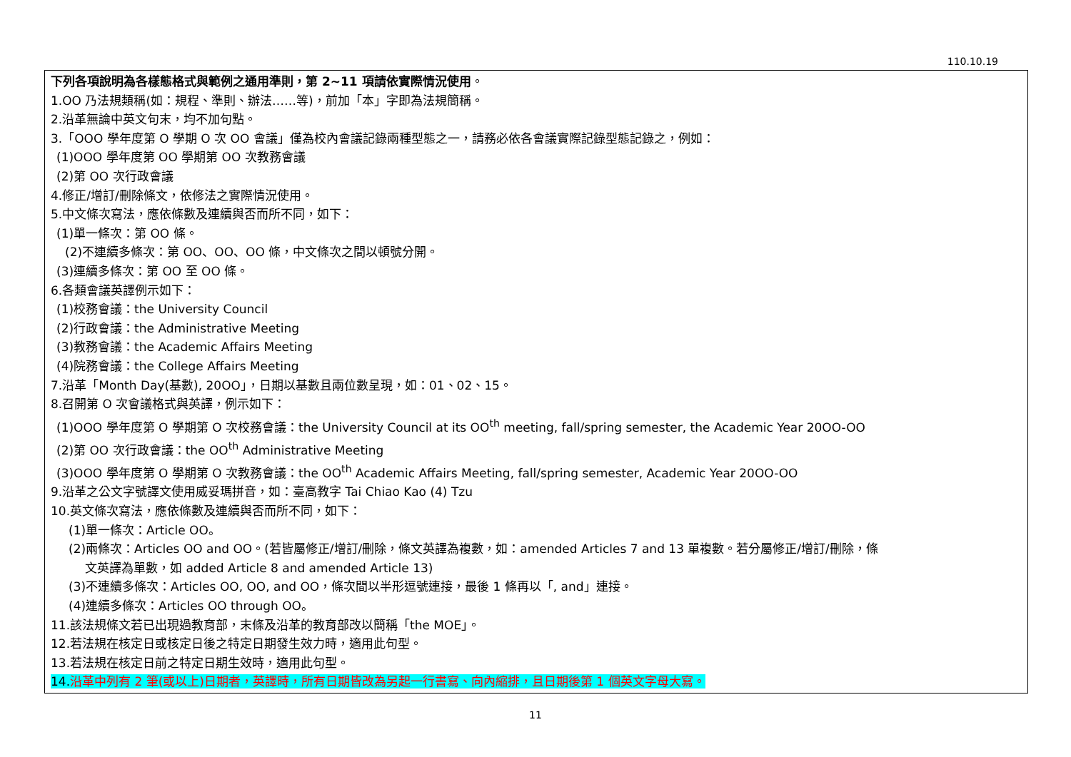110.10.19
| 下列各項說明為各樣態格式與範例之通用準則，第 2~11 項請依實際情況使用 。 1.OO 乃法規類稱(如：規程、準則、辦法……等)，前加「本」字即為法規簡稱。 2.沿革無論中英文句末，均不加句點。 3.「OOO 學年度第 O 學期 O 次 OO 會議」僅為校內會議記錄兩種型態之一，請務必依各會議實際記錄型態記錄之，例如： (1)OOO 學年度第 OO 學期第 OO 次教務會議 (2)第 OO 次行政會議 4.修正/增訂/刪除條文，依修法之實際情況使用。 5.中文條次寫法，應依條數及連續與否而所不同，如下： (1)單一條次：第 OO 條。 (2)不連續多條次：第 OO、OO、OO 條，中文條次之間以頓號分開。 (3)連續多條次：第 OO 至 OO 條。 6.各類會議英譯例示如下： (1)校務會議：the University Council (2)行政會議：the Administrative Meeting (3)教務會議：the Academic Affairs Meeting (4)院務會議：the College Affairs Meeting 7.沿革「Month Day(基數), 20OO」，日期以基數且兩位數呈現，如：01、02、15。 8.召開第 O 次會議格式與英譯，例示如下： (1)OOO 學年度第 O 學期第 O 次校務會議：the University Council at its OO<sup>th</sup> meeting, fall/spring semester, the Academic Year 20OO-OO (2)第 OO 次行政會議：the OO<sup>th</sup> Administrative Meeting (3)OOO 學年度第 O 學期第 O 次教務會議：the OO<sup>th</sup> Academic Affairs Meeting, fall/spring semester, Academic Year 20OO-OO 9.沿革之公文字號譯文使用威妥瑪拼音，如：臺高教字 Tai Chiao Kao (4) Tzu 10.英文條次寫法，應依條數及連續與否而所不同，如下： (1)單一條次：Article OO。 (2)兩條次：Articles OO and OO。(若皆屬修正/增訂/刪除，條文英譯為複數，如：amended Articles 7 and 13 單複數。若分屬修正/增訂/刪除，條 文英譯為單數，如 added Article 8 and amended Article 13) (3)不連續多條次：Articles OO, OO, and OO，條次間以半形逗號連接，最後 1 條再以「, and」連接。 (4)連續多條次：Articles OO through OO。 11.該法規條文若已出現過教育部，末條及沿革的教育部改以簡稱「the MOE」。 12.若法規在核定日或核定日後之特定日期發生效力時，適用此句型。 13.若法規在核定日前之特定日期生效時，適用此句型。 14. 沿革中列有 2 筆(或以上)日期者，英譯時，所有日期皆改為另起一行書寫、向內縮排，且日期後第 1 個英文字母大寫。 |
11